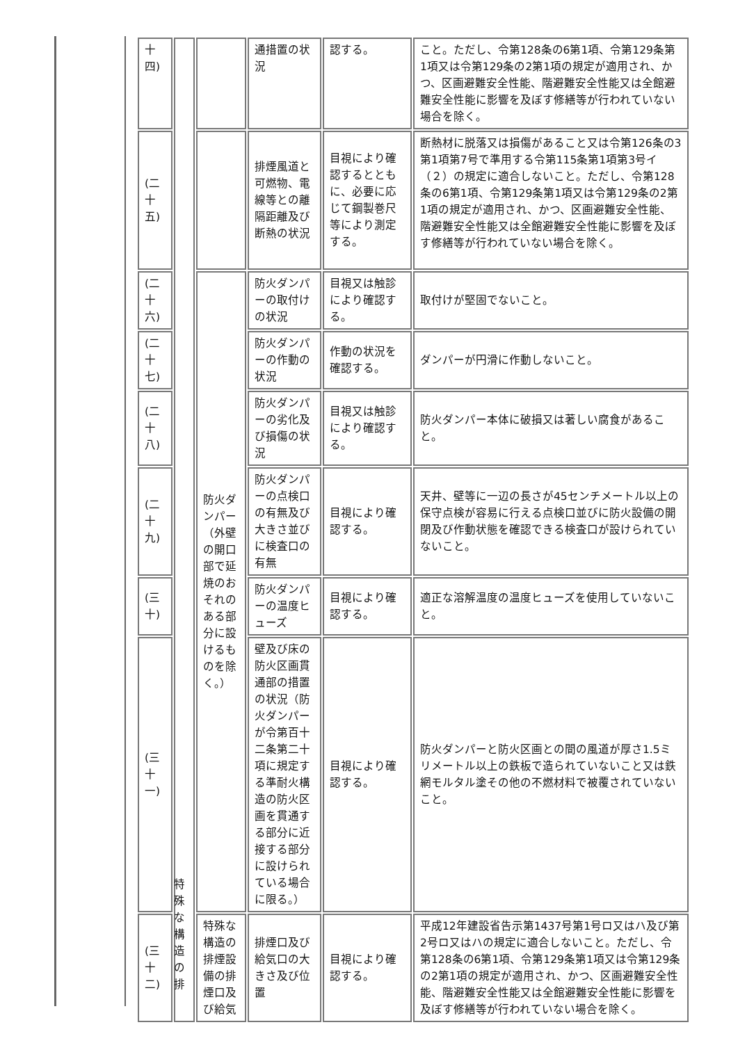| 十 四) | | | 通措置の状況 | 認する。 | こと。ただし、令第128条の6第1項、令第129条第1項又は令第129条の2第1項の規定が適用され、かつ、区画避難安全性能、階避難安全性能又は全館避難安全性能に影響を及ぼす修繕等が行われていない場合を除く。 |
| (二 十 五) | | | 排煙風道と可燃物、電線等との離隔距離及び断熱の状況 | 目視により確認するとともに、必要に応じて鋼製巻尺等により測定する。 | 断熱材に脱落又は損傷があること又は令第126条の3第1項第7号で準用する令第115条第1項第3号イ（２）の規定に適合しないこと。ただし、令第128条の6第1項、令第129条第1項又は令第129条の2第1項の規定が適用され、かつ、区画避難安全性能、階避難安全性能又は全館避難安全性能に影響を及ぼす修繕等が行われていない場合を除く。 |
| (二 十 六) | | 防火ダンパー（外壁の開口部で延焼のおそれのある部分に設けるものを除く。） | 防火ダンパーの取付けの状況 | 目視又は触診により確認する。 | 取付けが堅固でないこと。 |
| (二 十 七) | | | 防火ダンパーの作動の状況 | 作動の状況を確認する。 | ダンパーが円滑に作動しないこと。 |
| (二 十 八) | | | 防火ダンパーの劣化及び損傷の状況 | 目視又は触診により確認する。 | 防火ダンパー本体に破損又は著しい腐食があること。 |
| (二 十 九) | | | 防火ダンパーの点検口の有無及び大きさ並びに検査口の有無 | 目視により確認する。 | 天井、壁等に一辺の長さが45センチメートル以上の保守点検が容易に行える点検口並びに防火設備の開閉及び作動状態を確認できる検査口が設けられていないこと。 |
| (三 十) | | | 防火ダンパーの温度ヒューズ | 目視により確認する。 | 適正な溶解温度の温度ヒューズを使用していないこと。 |
| (三 十 一) | | | 壁及び床の防火区画貫通部の措置の状況（防火ダンパーが令第百十二条第二十項に規定する準耐火構造の防火区画を貫通する部分に近接する部分に設けられている場合に限る。） | 目視により確認する。 | 防火ダンパーと防火区画との間の風道が厚さ1.5ミリメートル以上の鉄板で造られていないこと又は鉄網モルタル塗その他の不燃材料で被覆されていないこと。 |
| (三 十 二) | | 特殊な構造の排煙設備の排煙口及び給気 | 排煙口及び給気口の大きさ及び位置 | 目視により確認する。 | 平成12年建設省告示第1437号第1号ロ又はハ及び第2号ロ又はハの規定に適合しないこと。ただし、令第128条の6第1項、令第129条第1項又は令第129条の2第1項の規定が適用され、かつ、区画避難安全性能、階避難安全性能又は全館避難安全性能に影響を及ぼす修繕等が行われていない場合を除く。 |
特殊な構造の排